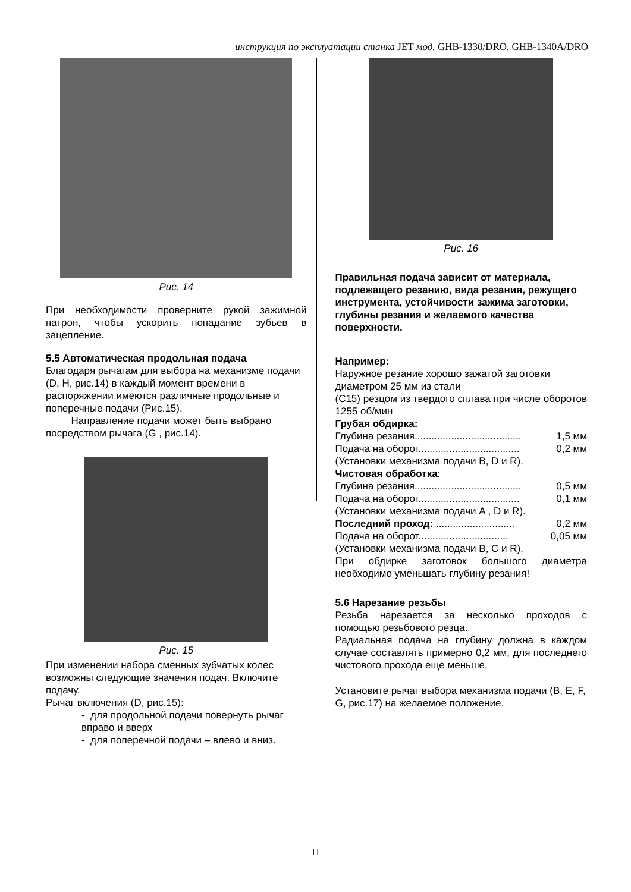инструкция по эксплуатации станка JET мод. GHB-1330/DRO, GHB-1340A/DRO
Рис. 14
При необходимости проверните рукой зажимной патрон, чтобы ускорить попадание зубьев в зацепление.
5.5 Автоматическая продольная подача
Благодаря рычагам для выбора на механизме подачи (D, H, рис.14) в каждый момент времени в распоряжении имеются различные продольные и поперечные подачи (Рис.15).
Направление подачи может быть выбрано посредством рычага (G , рис.14).
Рис. 15
При изменении набора сменных зубчатых колес возможны следующие значения подач. Включите подачу.
Рычаг включения (D, рис.15):
- для продольной подачи повернуть рычаг вправо и вверх
- для поперечной подачи – влево и вниз.
Рис. 16
Правильная подача зависит от материала, подлежащего резанию, вида резания, режущего инструмента, устойчивости зажима заготовки, глубины резания и желаемого качества поверхности.
Например:
Наружное резание хорошо зажатой заготовки диаметром 25 мм из стали
(C15) резцом из твердого сплава при числе оборотов 1255 об/мин
Грубая обдирка:
Глубина резания...................................... 1,5 мм
Подача на оборот.................................... 0,2 мм
(Установки механизма подачи B, D и R).
Чистовая обработка:
Глубина резания...................................... 0,5 мм
Подача на оборот.................................... 0,1 мм
(Установки механизма подачи A , D и R).
Последний проход: ............................ 0,2 мм
Подача на оборот................................ 0,05 мм
(Установки механизма подачи B, C и R).
При обдирке заготовок большого диаметра необходимо уменьшать глубину резания!
5.6 Нарезание резьбы
Резьба нарезается за несколько проходов с помощью резьбового резца.
Радиальная подача на глубину должна в каждом случае составлять примерно 0,2 мм, для последнего чистового прохода еще меньше.
Установите рычаг выбора механизма подачи (B, E, F, G, рис.17) на желаемое положение.
11